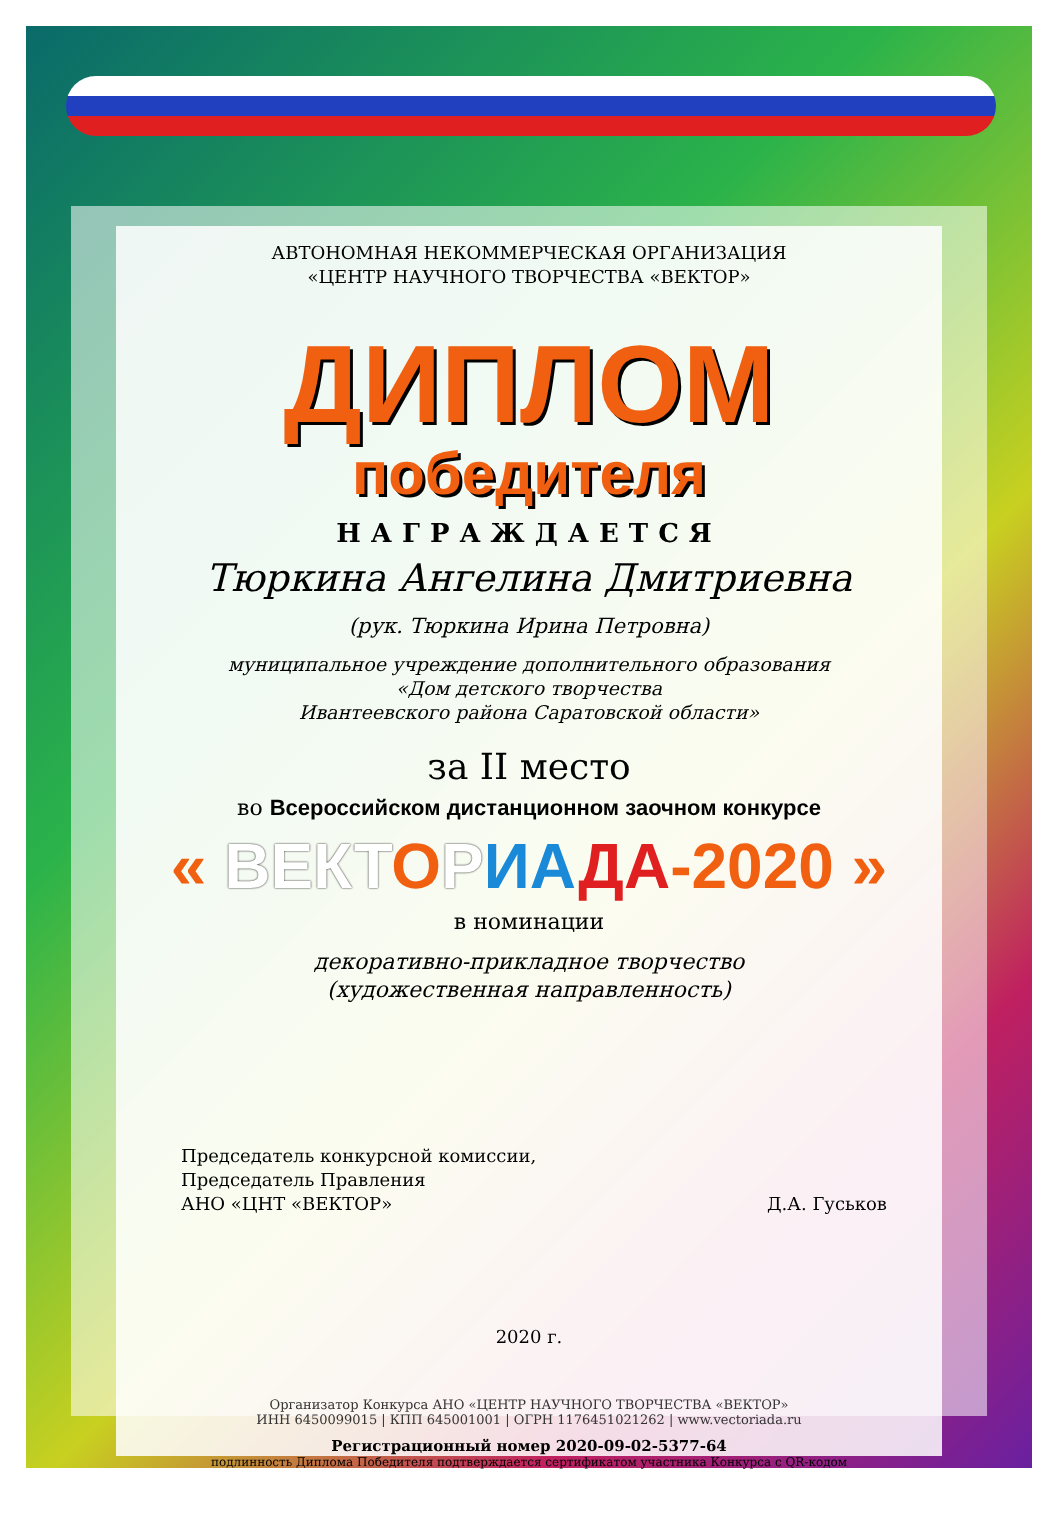АВТОНОМНАЯ НЕКОММЕРЧЕСКАЯ ОРГАНИЗАЦИЯ
«ЦЕНТР НАУЧНОГО ТВОРЧЕСТВА «ВЕКТОР»
ДИПЛОМ
победителя
НАГРАЖДАЕТСЯ
Тюркина Ангелина Дмитриевна
(рук. Тюркина Ирина Петровна)
муниципальное учреждение дополнительного образования
«Дом детского творчества
Ивантеевского района Саратовской области»
за II место
во Всероссийском дистанционном заочном конкурсе
« ВЕКТОРИА ДА-2020 »
в номинации
декоративно-прикладное творчество
(художественная направленность)
Председатель конкурсной комиссии,
Председатель Правления
АНО «ЦНТ «ВЕКТОР»
Д.А. Гуськов
2020 г.
Организатор Конкурса АНО «ЦЕНТР НАУЧНОГО ТВОРЧЕСТВА «ВЕКТОР»
ИНН 6450099015 | КПП 645001001 | ОГРН 1176451021262 | www.vectoriada.ru
Регистрационный номер 2020-09-02-5377-64
подлинность Диплома Победителя подтверждается сертификатом участника Конкурса с QR-кодом